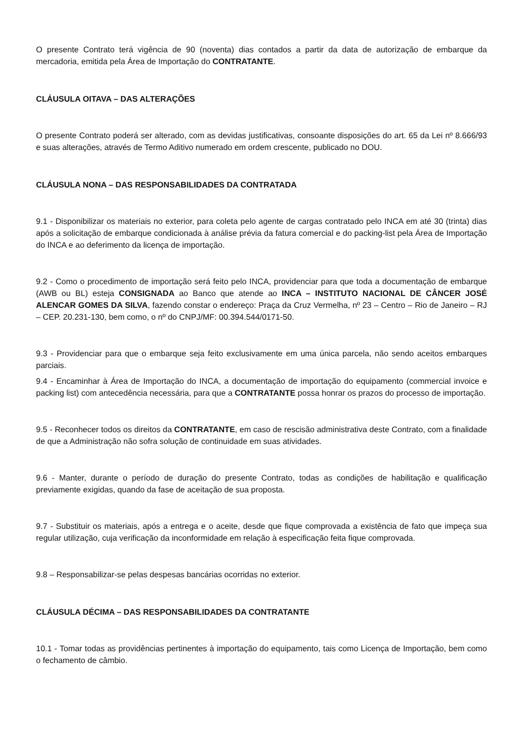O presente Contrato terá vigência de 90 (noventa) dias contados a partir da data de autorização de embarque da mercadoria, emitida pela Área de Importação do CONTRATANTE.
CLÁUSULA OITAVA – DAS ALTERAÇÕES
O presente Contrato poderá ser alterado, com as devidas justificativas, consoante disposições do art. 65 da Lei nº 8.666/93 e suas alterações, através de Termo Aditivo numerado em ordem crescente, publicado no DOU.
CLÁUSULA NONA – DAS RESPONSABILIDADES DA CONTRATADA
9.1 - Disponibilizar os materiais no exterior, para coleta pelo agente de cargas contratado pelo INCA em até 30 (trinta) dias após a solicitação de embarque condicionada à análise prévia da fatura comercial e do packing-list pela Área de Importação do INCA e ao deferimento da licença de importação.
9.2 - Como o procedimento de importação será feito pelo INCA, providenciar para que toda a documentação de embarque (AWB ou BL) esteja CONSIGNADA ao Banco que atende ao INCA – INSTITUTO NACIONAL DE CÂNCER JOSÉ ALENCAR GOMES DA SILVA, fazendo constar o endereço: Praça da Cruz Vermelha, nº 23 – Centro – Rio de Janeiro – RJ – CEP. 20.231-130, bem como, o nº do CNPJ/MF: 00.394.544/0171-50.
9.3 - Providenciar para que o embarque seja feito exclusivamente em uma única parcela, não sendo aceitos embarques parciais.
9.4 - Encaminhar à Área de Importação do INCA, a documentação de importação do equipamento (commercial invoice e packing list) com antecedência necessária, para que a CONTRATANTE possa honrar os prazos do processo de importação.
9.5 - Reconhecer todos os direitos da CONTRATANTE, em caso de rescisão administrativa deste Contrato, com a finalidade de que a Administração não sofra solução de continuidade em suas atividades.
9.6 - Manter, durante o período de duração do presente Contrato, todas as condições de habilitação e qualificação previamente exigidas, quando da fase de aceitação de sua proposta.
9.7 - Substituir os materiais, após a entrega e o aceite, desde que fique comprovada a existência de fato que impeça sua regular utilização, cuja verificação da inconformidade em relação à especificação feita fique comprovada.
9.8 – Responsabilizar-se pelas despesas bancárias ocorridas no exterior.
CLÁUSULA DÉCIMA – DAS RESPONSABILIDADES DA CONTRATANTE
10.1 - Tomar todas as providências pertinentes à importação do equipamento, tais como Licença de Importação, bem como o fechamento de câmbio.